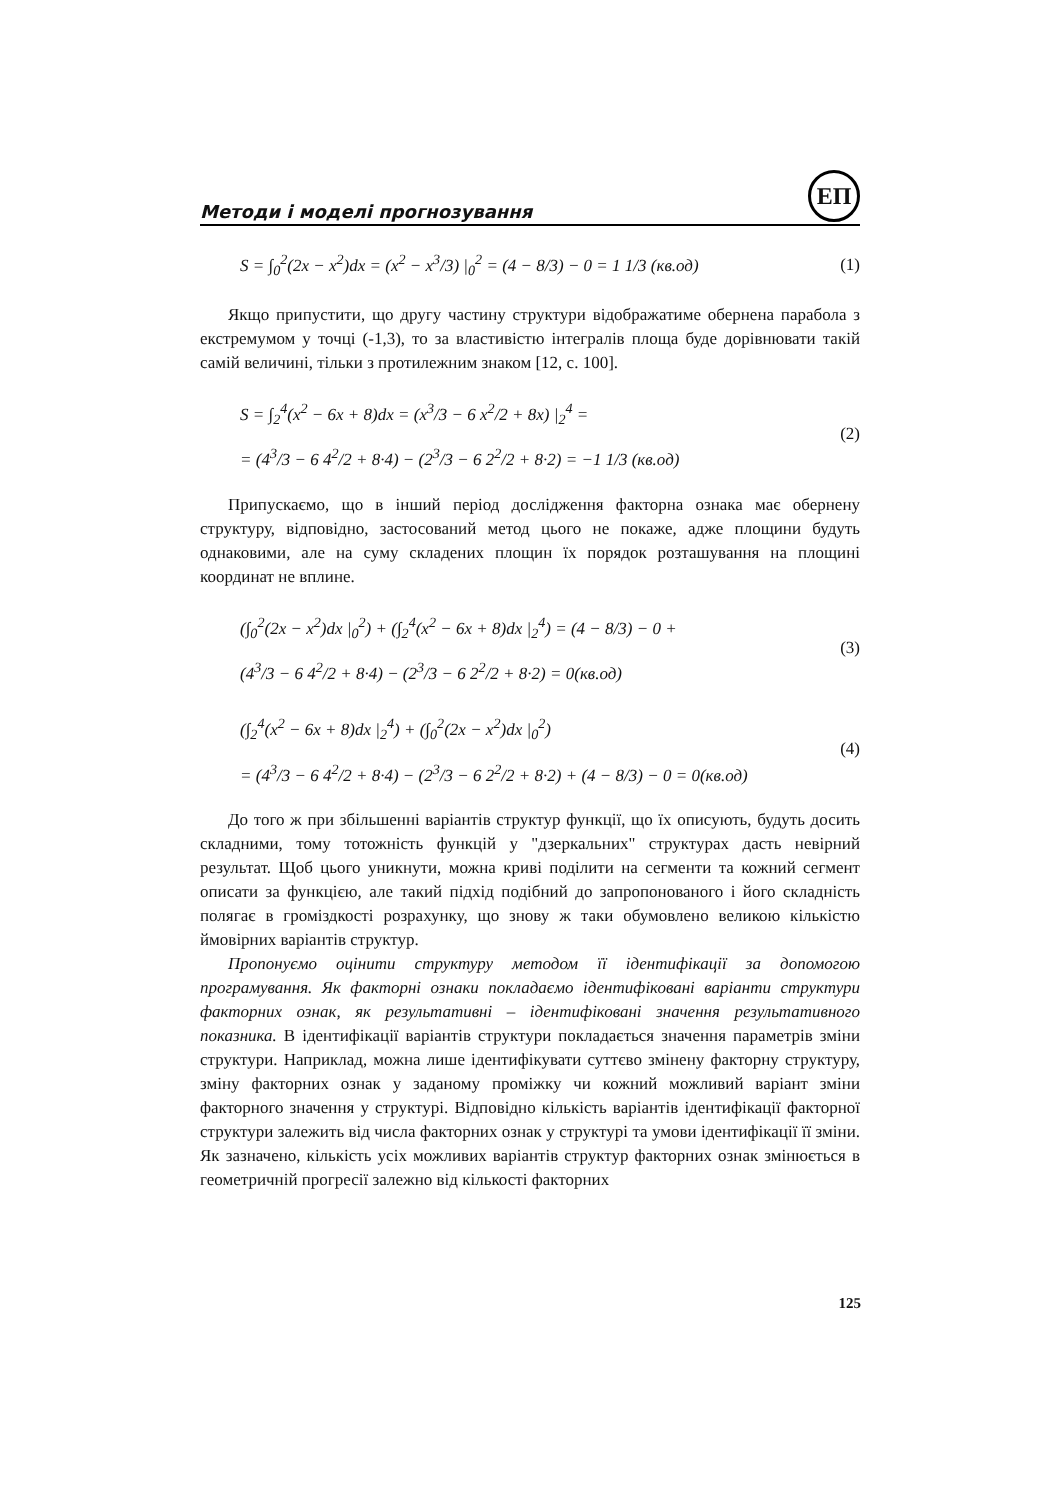Методи і моделі прогнозування
ЕП
S = ∫<sub>0</sub><sup>2</sup>(2x − x<sup>2</sup>)dx = (x<sup>2</sup> − x<sup>3</sup>/3) |<sub>0</sub><sup>2</sup> = (4 − 8/3) − 0 = 1 1/3 (кв.од)
(1)
Якщо припустити, що другу частину структури відображатиме обернена парабола з екстремумом у точці (-1,3), то за властивістю інтегралів площа буде дорівнювати такій самій величині, тільки з протилежним знаком [12, с. 100].
S = ∫<sub>2</sub><sup>4</sup>(x<sup>2</sup> − 6x + 8)dx = (x<sup>3</sup>/3 − 6 x<sup>2</sup>/2 + 8x) |<sub>2</sub><sup>4</sup> =
= (4<sup>3</sup>/3 − 6 4<sup>2</sup>/2 + 8·4) − (2<sup>3</sup>/3 − 6 2<sup>2</sup>/2 + 8·2) = −1 1/3 (кв.од)
(2)
Припускаємо, що в інший період дослідження факторна ознака має обернену структуру, відповідно, застосований метод цього не покаже, адже площини будуть однаковими, але на суму складених площин їх порядок розташування на площині координат не вплине.
(∫<sub>0</sub><sup>2</sup>(2x − x<sup>2</sup>)dx |<sub>0</sub><sup>2</sup>) + (∫<sub>2</sub><sup>4</sup>(x<sup>2</sup> − 6x + 8)dx |<sub>2</sub><sup>4</sup>) = (4 − 8/3) − 0 +
(4<sup>3</sup>/3 − 6 4<sup>2</sup>/2 + 8·4) − (2<sup>3</sup>/3 − 6 2<sup>2</sup>/2 + 8·2) = 0(кв.од)
(3)
(∫<sub>2</sub><sup>4</sup>(x<sup>2</sup> − 6x + 8)dx |<sub>2</sub><sup>4</sup>) + (∫<sub>0</sub><sup>2</sup>(2x − x<sup>2</sup>)dx |<sub>0</sub><sup>2</sup>)
= (4<sup>3</sup>/3 − 6 4<sup>2</sup>/2 + 8·4) − (2<sup>3</sup>/3 − 6 2<sup>2</sup>/2 + 8·2) + (4 − 8/3) − 0 = 0(кв.од)
(4)
До того ж при збільшенні варіантів структур функції, що їх описують, будуть досить складними, тому тотожність функцій у "дзеркальних" структурах дасть невірний результат. Щоб цього уникнути, можна криві поділити на сегменти та кожний сегмент описати за функцією, але такий підхід подібний до запропонованого і його складність полягає в громіздкості розрахунку, що знову ж таки обумовлено великою кількістю ймовірних варіантів структур.
Пропонуємо оцінити структуру методом її ідентифікації за допомогою програмування. Як факторні ознаки покладаємо ідентифіковані варіанти структури факторних ознак, як результативні – ідентифіковані значення результативного показника. В ідентифікації варіантів структури покладається значення параметрів зміни структури. Наприклад, можна лише ідентифікувати суттєво змінену факторну структуру, зміну факторних ознак у заданому проміжку чи кожний можливий варіант зміни факторного значення у структурі. Відповідно кількість варіантів ідентифікації факторної структури залежить від числа факторних ознак у структурі та умови ідентифікації її зміни. Як зазначено, кількість усіх можливих варіантів структур факторних ознак змінюється в геометричній прогресії залежно від кількості факторних
125